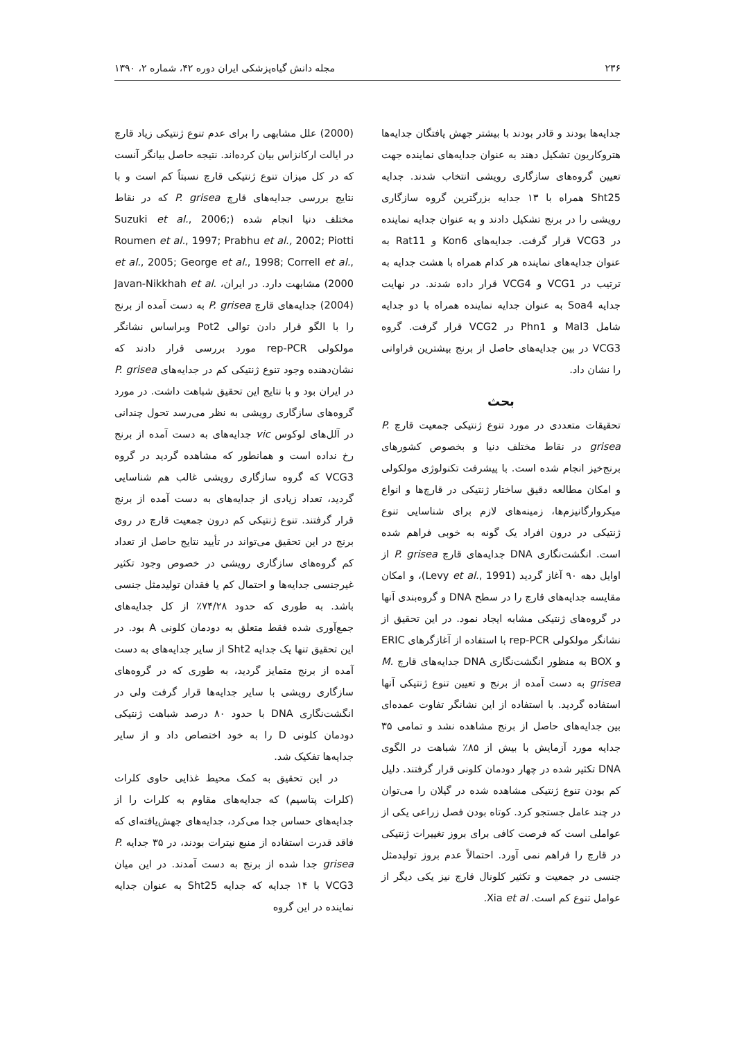۲۳۶ مجله دانش گیاه‌پزشکی ایران دوره ۴۲، شماره ۲، ۱۳۹۰
جدایه‌ها بودند و قادر بودند با بیشتر جهش یافتگان جدایه‌ها هتروکاریون تشکیل دهند به عنوان جدایه‌های نماینده جهت تعیین گروه‌های سازگاری رویشی انتخاب شدند. جدایه Sht25 همراه با ۱۳ جدایه بزرگترین گروه سازگاری رویشی را در برنج تشکیل دادند و به عنوان جدایه نماینده در VCG3 قرار گرفت. جدایه‌های Kon6 و Rat11 به عنوان جدایه‌های نماینده هر کدام همراه با هشت جدایه به ترتیب در VCG1 و VCG4 قرار داده شدند. در نهایت جدایه Soa4 به عنوان جدایه نماینده همراه با دو جدایه شامل Mal3 و Phn1 در VCG2 قرار گرفت. گروه VCG3 در بین جدایه‌های حاصل از برنج بیشترین فراوانی را نشان داد.
بحث
تحقیقات متعددی در مورد تنوع ژنتیکی جمعیت قارچ P. grisea در نقاط مختلف دنیا و بخصوص کشورهای برنج‌خیز انجام شده است. با پیشرفت تکنولوژی مولکولی و امکان مطالعه دقیق ساختار ژنتیکی در قارچ‌ها و انواع میکروارگانیزم‌ها، زمینه‌های لازم برای شناسایی تنوع ژنتیکی در درون افراد یک گونه به خوبی فراهم شده است. انگشت‌نگاری DNA جدایه‌های قارچ P. grisea از اوایل دهه ۹۰ آغاز گردید (Levy et al., 1991)، و امکان مقایسه جدایه‌های قارچ را در سطح DNA و گروه‌بندی آنها در گروه‌های ژنتیکی مشابه ایجاد نمود. در این تحقیق از نشانگر مولکولی rep-PCR با استفاده از آغازگرهای ERIC و BOX به منظور انگشت‌نگاری DNA جدایه‌های قارچ M. grisea به دست آمده از برنج و تعیین تنوع ژنتیکی آنها استفاده گردید. با استفاده از این نشانگر تفاوت عمده‌ای بین جدایه‌های حاصل از برنج مشاهده نشد و تمامی ۳۵ جدایه مورد آزمایش با بیش از ۸۵٪ شباهت در الگوی DNA تکثیر شده در چهار دودمان کلونی قرار گرفتند. دلیل کم بودن تنوع ژنتیکی مشاهده شده در گیلان را می‌توان در چند عامل جستجو کرد. کوتاه بودن فصل زراعی یکی از عواملی است که فرصت کافی برای بروز تغییرات ژنتیکی در قارچ را فراهم نمی آورد. احتمالاً عدم بروز تولیدمثل جنسی در جمعیت و تکثیر کلونال قارچ نیز یکی دیگر از عوامل تنوع کم است. Xia et al.
(2000) علل مشابهی را برای عدم تنوع ژنتیکی زیاد قارچ در ایالت ارکانزاس بیان کرده‌اند. نتیجه حاصل بیانگر آنست که در کل میزان تنوع ژنتیکی قارچ نسبتاً کم است و با نتایج بررسی جدایه‌های قارچ P. grisea که در نقاط مختلف دنیا انجام شده (Suzuki et al., 2006; Roumen et al., 1997; Prabhu et al., 2002; Piotti et al., 2005; George et al., 1998; Correll et al., 2000) مشابهت دارد. در ایران، Javan-Nikkhah et al. (2004) جدایه‌های قارچ P. grisea به دست آمده از برنج را با الگو قرار دادن توالی Pot2 وبراساس نشانگر مولکولی rep-PCR مورد بررسی قرار دادند که نشان‌دهنده وجود تنوع ژنتیکی کم در جدایه‌های P. grisea در ایران بود و با نتایج این تحقیق شباهت داشت. در مورد گروه‌های سازگاری رویشی به نظر می‌رسد تحول چندانی در آلل‌های لوکوس vic جدایه‌های به دست آمده از برنج رخ نداده است و همانطور که مشاهده گردید در گروه VCG3 که گروه سازگاری رویشی غالب هم شناسایی گردید، تعداد زیادی از جدایه‌های به دست آمده از برنج قرار گرفتند. تنوع ژنتیکی کم درون جمعیت قارچ در روی برنج در این تحقیق می‌تواند در تأیید نتایج حاصل از تعداد کم گروه‌های سازگاری رویشی در خصوص وجود تکثیر غیرجنسی جدایه‌ها و احتمال کم یا فقدان تولیدمثل جنسی باشد. به طوری که حدود ۷۴/۲۸٪ از کل جدایه‌های جمع‌آوری شده فقط متعلق به دودمان کلونی A بود. در این تحقیق تنها یک جدایه Sht2 از سایر جدایه‌های به دست آمده از برنج متمایز گردید، به طوری که در گروه‌های سازگاری رویشی با سایر جدایه‌ها قرار گرفت ولی در انگشت‌نگاری DNA با حدود ۸۰ درصد شباهت ژنتیکی دودمان کلونی D را به خود اختصاص داد و از سایر جدایه‌ها تفکیک شد.
در این تحقیق به کمک محیط غذایی حاوی کلرات (کلرات پتاسیم) که جدایه‌های مقاوم به کلرات را از جدایه‌های حساس جدا می‌کرد، جدایه‌های جهش‌یافته‌ای که فاقد قدرت استفاده از منبع نیترات بودند، در ۳۵ جدایه P. grisea جدا شده از برنج به دست آمدند. در این میان VCG3 با ۱۴ جدایه که جدایه Sht25 به عنوان جدایه نماینده در این گروه